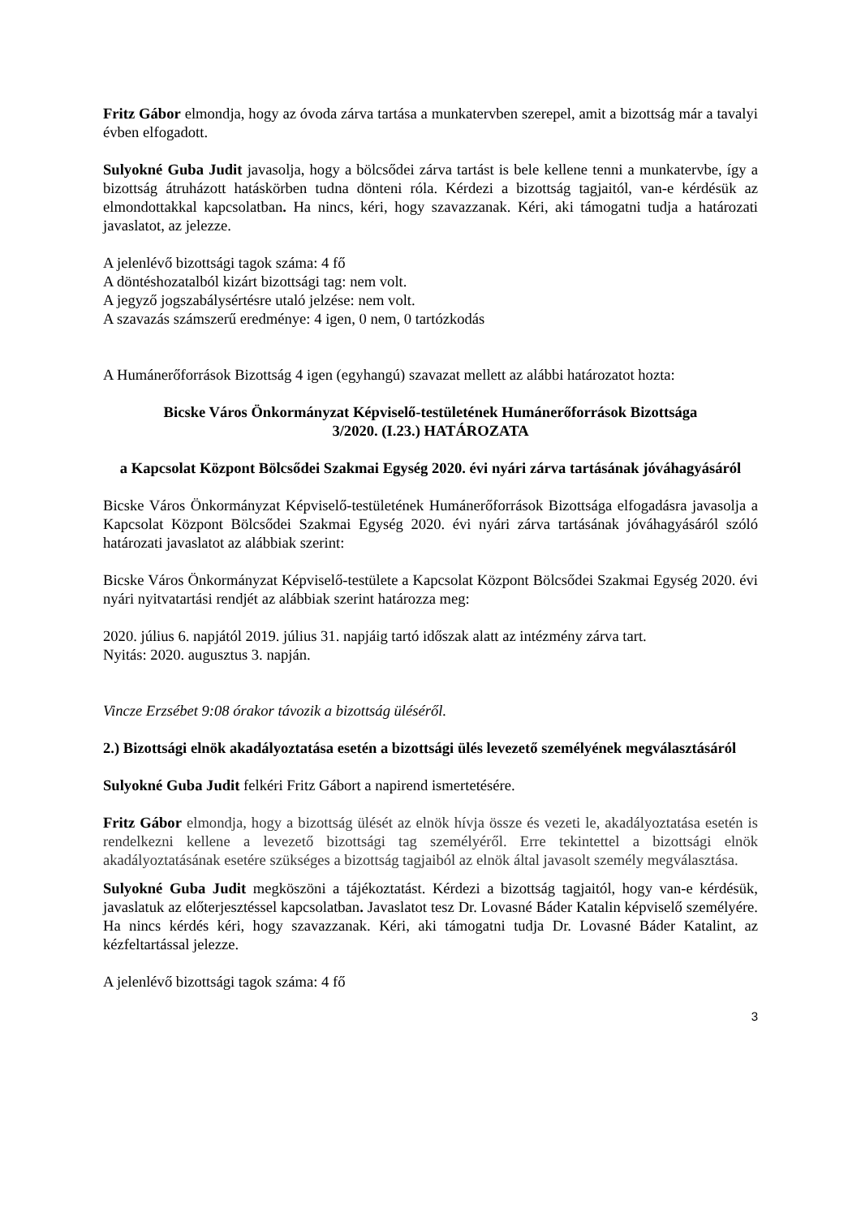Fritz Gábor elmondja, hogy az óvoda zárva tartása a munkatervben szerepel, amit a bizottság már a tavalyi évben elfogadott.
Sulyokné Guba Judit javasolja, hogy a bölcsődei zárva tartást is bele kellene tenni a munkatervbe, így a bizottság átruházott hatáskörben tudna dönteni róla. Kérdezi a bizottság tagjaitól, van-e kérdésük az elmondottakkal kapcsolatban. Ha nincs, kéri, hogy szavazzanak. Kéri, aki támogatni tudja a határozati javaslatot, az jelezze.
A jelenlévő bizottsági tagok száma: 4 fő
A döntéshozatalból kizárt bizottsági tag: nem volt.
A jegyző jogszabálysértésre utaló jelzése: nem volt.
A szavazás számszerű eredménye: 4 igen, 0 nem, 0 tartózkodás
A Humánerőforrások Bizottság 4 igen (egyhangú) szavazat mellett az alábbi határozatot hozta:
Bicske Város Önkormányzat Képviselő-testületének Humánerőforrások Bizottsága
3/2020. (I.23.) HATÁROZATA
a Kapcsolat Központ Bölcsődei Szakmai Egység 2020. évi nyári zárva tartásának jóváhagyásáról
Bicske Város Önkormányzat Képviselő-testületének Humánerőforrások Bizottsága elfogadásra javasolja a Kapcsolat Központ Bölcsődei Szakmai Egység 2020. évi nyári zárva tartásának jóváhagyásáról szóló határozati javaslatot az alábbiak szerint:
Bicske Város Önkormányzat Képviselő-testülete a Kapcsolat Központ Bölcsődei Szakmai Egység 2020. évi nyári nyitvatartási rendjét az alábbiak szerint határozza meg:
2020. július 6. napjától 2019. július 31. napjáig tartó időszak alatt az intézmény zárva tart.
Nyitás: 2020. augusztus 3. napján.
Vincze Erzsébet 9:08 órakor távozik a bizottság üléséről.
2.) Bizottsági elnök akadályoztatása esetén a bizottsági ülés levezető személyének megválasztásáról
Sulyokné Guba Judit felkéri Fritz Gábort a napirend ismertetésére.
Fritz Gábor elmondja, hogy a bizottság ülését az elnök hívja össze és vezeti le, akadályoztatása esetén is rendelkezni kellene a levezető bizottsági tag személyéről. Erre tekintettel a bizottsági elnök akadályoztatásának esetére szükséges a bizottság tagjaiból az elnök által javasolt személy megválasztása.
Sulyokné Guba Judit megköszöni a tájékoztatást. Kérdezi a bizottság tagjaitól, hogy van-e kérdésük, javaslatuk az előterjesztéssel kapcsolatban. Javaslatot tesz Dr. Lovasné Báder Katalin képviselő személyére. Ha nincs kérdés kéri, hogy szavazzanak. Kéri, aki támogatni tudja Dr. Lovasné Báder Katalint, az kézfeltartással jelezze.
A jelenlévő bizottsági tagok száma: 4 fő
3